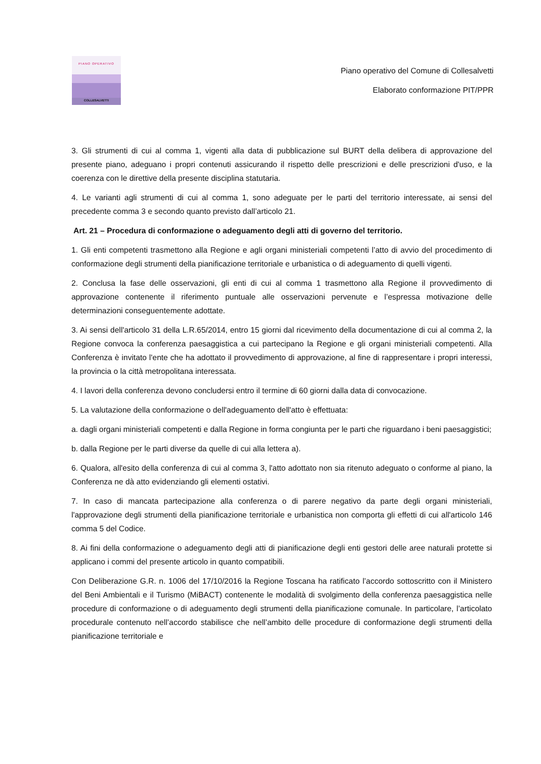PIANO OPERATIVO
COLLESALVETTI
Piano operativo del Comune di Collesalvetti
Elaborato conformazione PIT/PPR
3. Gli strumenti di cui al comma 1, vigenti alla data di pubblicazione sul BURT della delibera di approvazione del presente piano, adeguano i propri contenuti assicurando il rispetto delle prescrizioni e delle prescrizioni d'uso, e la coerenza con le direttive della presente disciplina statutaria.
4. Le varianti agli strumenti di cui al comma 1, sono adeguate per le parti del territorio interessate, ai sensi del precedente comma 3 e secondo quanto previsto dall’articolo 21.
Art. 21 – Procedura di conformazione o adeguamento degli atti di governo del territorio.
1. Gli enti competenti trasmettono alla Regione e agli organi ministeriali competenti l’atto di avvio del procedimento di conformazione degli strumenti della pianificazione territoriale e urbanistica o di adeguamento di quelli vigenti.
2. Conclusa la fase delle osservazioni, gli enti di cui al comma 1 trasmettono alla Regione il provvedimento di approvazione contenente il riferimento puntuale alle osservazioni pervenute e l’espressa motivazione delle determinazioni conseguentemente adottate.
3. Ai sensi dell'articolo 31 della L.R.65/2014, entro 15 giorni dal ricevimento della documentazione di cui al comma 2, la Regione convoca la conferenza paesaggistica a cui partecipano la Regione e gli organi ministeriali competenti. Alla Conferenza è invitato l'ente che ha adottato il provvedimento di approvazione, al fine di rappresentare i propri interessi, la provincia o la città metropolitana interessata.
4. I lavori della conferenza devono concludersi entro il termine di 60 giorni dalla data di convocazione.
5. La valutazione della conformazione o dell'adeguamento dell'atto è effettuata:
a. dagli organi ministeriali competenti e dalla Regione in forma congiunta per le parti che riguardano i beni paesaggistici;
b. dalla Regione per le parti diverse da quelle di cui alla lettera a).
6. Qualora, all'esito della conferenza di cui al comma 3, l'atto adottato non sia ritenuto adeguato o conforme al piano, la Conferenza ne dà atto evidenziando gli elementi ostativi.
7. In caso di mancata partecipazione alla conferenza o di parere negativo da parte degli organi ministeriali, l'approvazione degli strumenti della pianificazione territoriale e urbanistica non comporta gli effetti di cui all'articolo 146 comma 5 del Codice.
8. Ai fini della conformazione o adeguamento degli atti di pianificazione degli enti gestori delle aree naturali protette si applicano i commi del presente articolo in quanto compatibili.
Con Deliberazione G.R. n. 1006 del 17/10/2016 la Regione Toscana ha ratificato l’accordo sottoscritto con il Ministero del Beni Ambientali e il Turismo (MiBACT) contenente le modalità di svolgimento della conferenza paesaggistica nelle procedure di conformazione o di adeguamento degli strumenti della pianificazione comunale. In particolare, l’articolato procedurale contenuto nell’accordo stabilisce che nell’ambito delle procedure di conformazione degli strumenti della pianificazione territoriale e